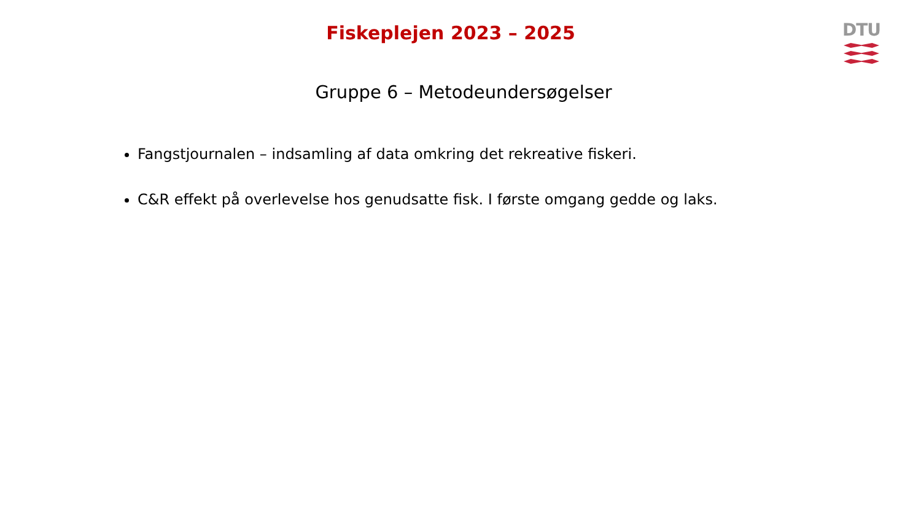DTU
Fiskeplejen 2023 – 2025
Gruppe 6 – Metodeundersøgelser
Fangstjournalen – indsamling af data omkring det rekreative fiskeri.
C&R effekt på overlevelse hos genudsatte fisk. I første omgang gedde og laks.